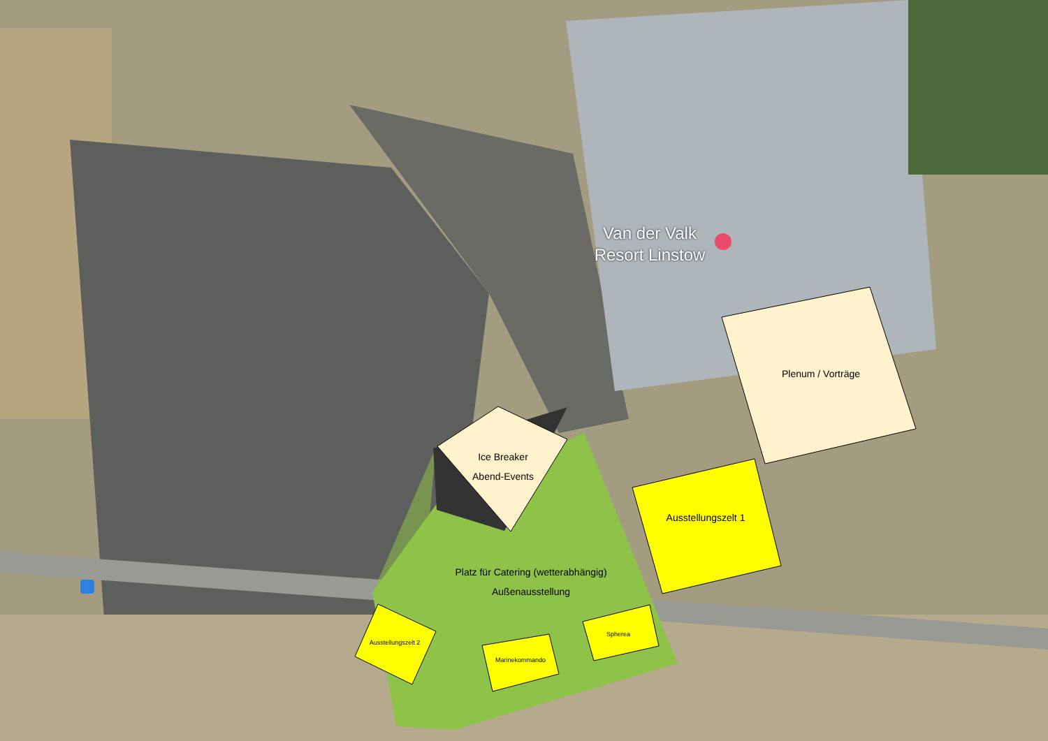Van der Valk
Resort Linstow
Ice Breaker
Abend-Events
Plenum / Vorträge
Ausstellungszelt 1
Platz für Catering (wetterabhängig)
Außenausstellung
Ausstellungszelt 2
Marinekommando
Spherea